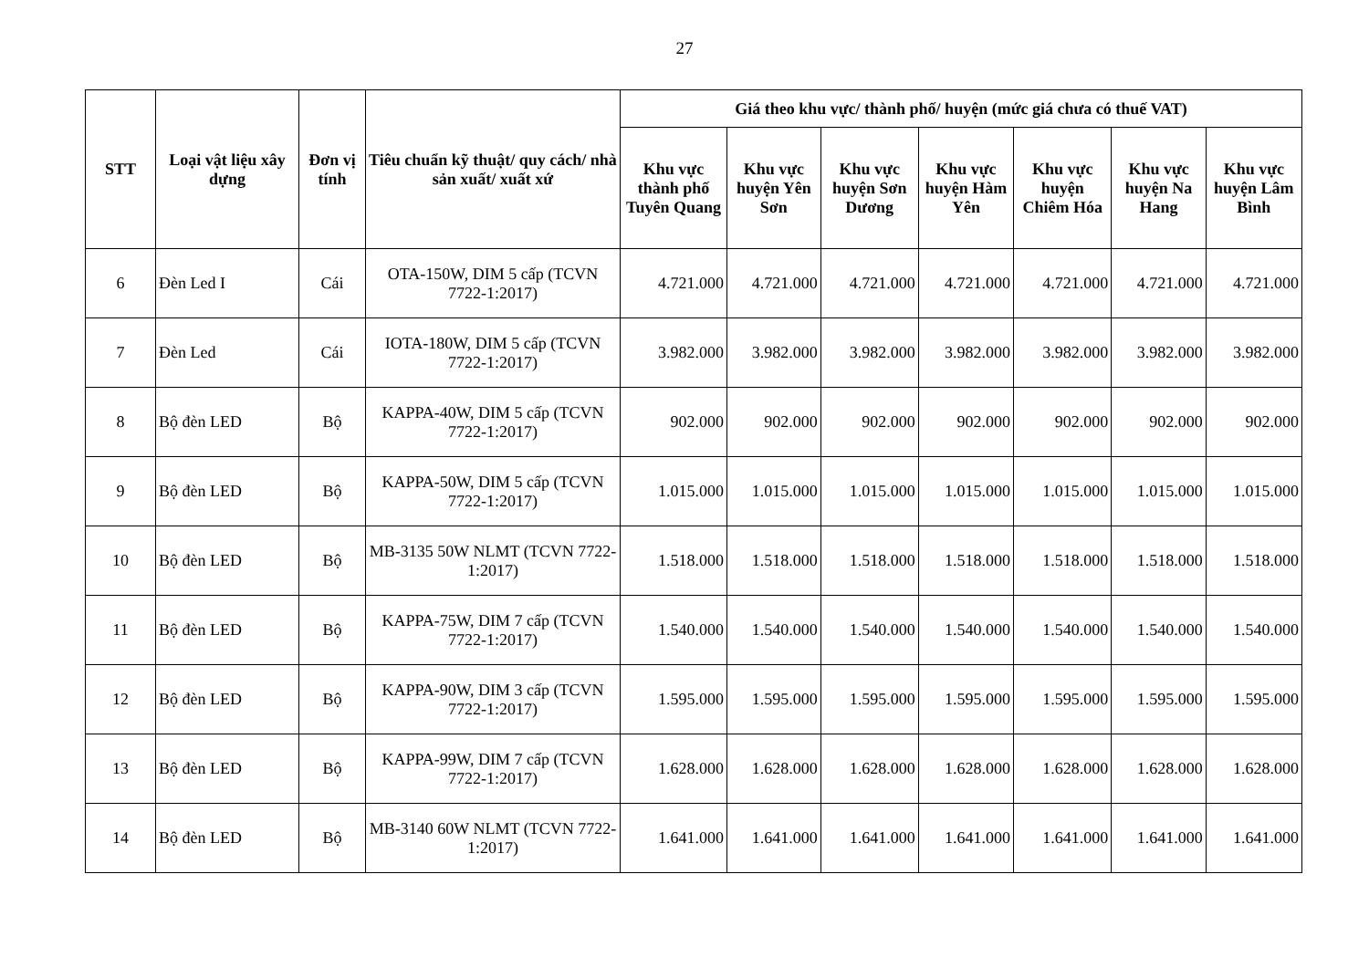27
| STT | Loại vật liệu xây dựng | Đơn vị tính | Tiêu chuẩn kỹ thuật/ quy cách/ nhà sản xuất/ xuất xứ | Giá theo khu vực/ thành phố/ huyện (mức giá chưa có thuế VAT) | | | | | | |
| --- | --- | --- | --- | --- | --- | --- | --- | --- | --- | --- |
| | | | | Khu vực thành phố Tuyên Quang | Khu vực huyện Yên Sơn | Khu vực huyện Sơn Dương | Khu vực huyện Hàm Yên | Khu vực huyện Chiêm Hóa | Khu vực huyện Na Hang | Khu vực huyện Lâm Bình |
| 6 | Đèn Led I | Cái | OTA-150W, DIM 5 cấp (TCVN 7722-1:2017) | 4.721.000 | 4.721.000 | 4.721.000 | 4.721.000 | 4.721.000 | 4.721.000 | 4.721.000 |
| 7 | Đèn Led | Cái | IOTA-180W, DIM 5 cấp (TCVN 7722-1:2017) | 3.982.000 | 3.982.000 | 3.982.000 | 3.982.000 | 3.982.000 | 3.982.000 | 3.982.000 |
| 8 | Bộ đèn LED | Bộ | KAPPA-40W, DIM 5 cấp (TCVN 7722-1:2017) | 902.000 | 902.000 | 902.000 | 902.000 | 902.000 | 902.000 | 902.000 |
| 9 | Bộ đèn LED | Bộ | KAPPA-50W, DIM 5 cấp (TCVN 7722-1:2017) | 1.015.000 | 1.015.000 | 1.015.000 | 1.015.000 | 1.015.000 | 1.015.000 | 1.015.000 |
| 10 | Bộ đèn LED | Bộ | MB-3135 50W NLMT (TCVN 7722-1:2017) | 1.518.000 | 1.518.000 | 1.518.000 | 1.518.000 | 1.518.000 | 1.518.000 | 1.518.000 |
| 11 | Bộ đèn LED | Bộ | KAPPA-75W, DIM 7 cấp (TCVN 7722-1:2017) | 1.540.000 | 1.540.000 | 1.540.000 | 1.540.000 | 1.540.000 | 1.540.000 | 1.540.000 |
| 12 | Bộ đèn LED | Bộ | KAPPA-90W, DIM 3 cấp (TCVN 7722-1:2017) | 1.595.000 | 1.595.000 | 1.595.000 | 1.595.000 | 1.595.000 | 1.595.000 | 1.595.000 |
| 13 | Bộ đèn LED | Bộ | KAPPA-99W, DIM 7 cấp (TCVN 7722-1:2017) | 1.628.000 | 1.628.000 | 1.628.000 | 1.628.000 | 1.628.000 | 1.628.000 | 1.628.000 |
| 14 | Bộ đèn LED | Bộ | MB-3140 60W NLMT (TCVN 7722-1:2017) | 1.641.000 | 1.641.000 | 1.641.000 | 1.641.000 | 1.641.000 | 1.641.000 | 1.641.000 |